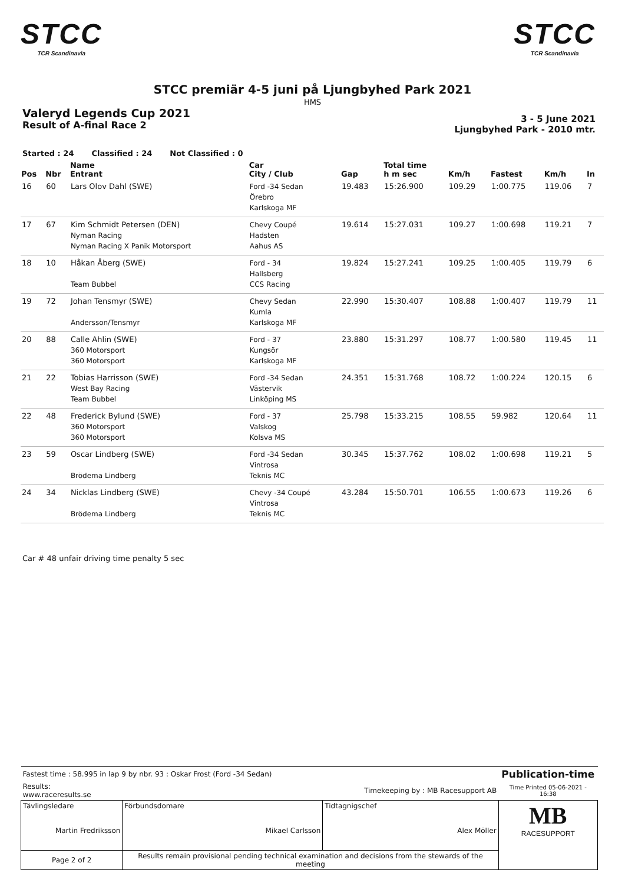STCC
TCR Scandinavia
STCC
TCR Scandinavia
STCC premiär 4-5 juni på Ljungbyhed Park 2021
HMS
Valeryd Legends Cup 2021
Result of A-final Race 2
3 - 5 June 2021
Ljungbyhed Park - 2010 mtr.
Started : 24 Classified : 24 Not Classified : 0
| Pos | Nbr | Name Entrant | Car City / Club | Gap | Total time h m sec | Km/h | Fastest | Km/h | In |
| --- | --- | --- | --- | --- | --- | --- | --- | --- | --- |
| 16 | 60 | Lars Olov Dahl (SWE) | Ford -34 Sedan Örebro Karlskoga MF | 19.483 | 15:26.900 | 109.29 | 1:00.775 | 119.06 | 7 |
| 17 | 67 | Kim Schmidt Petersen (DEN) Nyman Racing Nyman Racing X Panik Motorsport | Chevy Coupé Hadsten Aahus AS | 19.614 | 15:27.031 | 109.27 | 1:00.698 | 119.21 | 7 |
| 18 | 10 | Håkan Åberg (SWE) Team Bubbel | Ford - 34 Hallsberg CCS Racing | 19.824 | 15:27.241 | 109.25 | 1:00.405 | 119.79 | 6 |
| 19 | 72 | Johan Tensmyr (SWE) Andersson/Tensmyr | Chevy Sedan Kumla Karlskoga MF | 22.990 | 15:30.407 | 108.88 | 1:00.407 | 119.79 | 11 |
| 20 | 88 | Calle Ahlin (SWE) 360 Motorsport 360 Motorsport | Ford - 37 Kungsör Karlskoga MF | 23.880 | 15:31.297 | 108.77 | 1:00.580 | 119.45 | 11 |
| 21 | 22 | Tobias Harrisson (SWE) West Bay Racing Team Bubbel | Ford -34 Sedan Västervik Linköping MS | 24.351 | 15:31.768 | 108.72 | 1:00.224 | 120.15 | 6 |
| 22 | 48 | Frederick Bylund (SWE) 360 Motorsport 360 Motorsport | Ford - 37 Valskog Kolsva MS | 25.798 | 15:33.215 | 108.55 | 59.982 | 120.64 | 11 |
| 23 | 59 | Oscar Lindberg (SWE) Brödema Lindberg | Ford -34 Sedan Vintrosa Teknis MC | 30.345 | 15:37.762 | 108.02 | 1:00.698 | 119.21 | 5 |
| 24 | 34 | Nicklas Lindberg (SWE) Brödema Lindberg | Chevy -34 Coupé Vintrosa Teknis MC | 43.284 | 15:50.701 | 106.55 | 1:00.673 | 119.26 | 6 |
Car # 48 unfair driving time penalty 5 sec
| Fastest time : 58.995 in lap 9 by nbr. 93 : Oskar Frost (Ford -34 Sedan) | | | | Publication-time |
| Results: www.raceresults.se | | Timekeeping by : MB Racesupport AB | | Time Printed 05-06-2021 - 16:38 |
| Tävlingsledare Martin Fredriksson | | Förbundsdomare Mikael Carlsson | Tidtagnigschef Alex Möller | MB RACESUPPORT |
| Page 2 of 2 | Results remain provisional pending technical examination and decisions from the stewards of the meeting | | | |